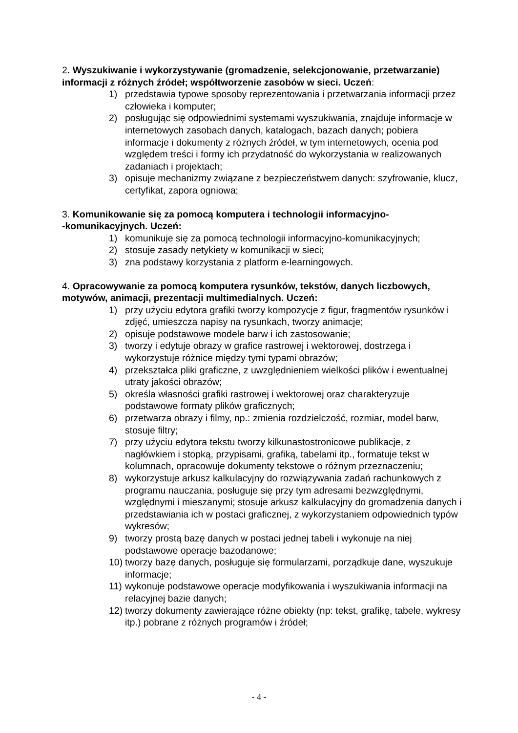2. Wyszukiwanie i wykorzystywanie (gromadzenie, selekcjonowanie, przetwarzanie) informacji z różnych źródeł; współtworzenie zasobów w sieci. Uczeń:
1) przedstawia typowe sposoby reprezentowania i przetwarzania informacji przez człowieka i komputer;
2) posługując się odpowiednimi systemami wyszukiwania, znajduje informacje w internetowych zasobach danych, katalogach, bazach danych; pobiera informacje i dokumenty z różnych źródeł, w tym internetowych, ocenia pod względem treści i formy ich przydatność do wykorzystania w realizowanych zadaniach i projektach;
3) opisuje mechanizmy związane z bezpieczeństwem danych: szyfrowanie, klucz, certyfikat, zapora ogniowa;
3. Komunikowanie się za pomocą komputera i technologii informacyjno-
-komunikacyjnych. Uczeń:
1) komunikuje się za pomocą technologii informacyjno-komunikacyjnych;
2) stosuje zasady netykiety w komunikacji w sieci;
3) zna podstawy korzystania z platform e-learningowych.
4. Opracowywanie za pomocą komputera rysunków, tekstów, danych liczbowych, motywów, animacji, prezentacji multimedialnych. Uczeń:
1) przy użyciu edytora grafiki tworzy kompozycje z figur, fragmentów rysunków i zdjęć, umieszcza napisy na rysunkach, tworzy animacje;
2) opisuje podstawowe modele barw i ich zastosowanie;
3) tworzy i edytuje obrazy w grafice rastrowej i wektorowej, dostrzega i wykorzystuje różnice między tymi typami obrazów;
4) przekształca pliki graficzne, z uwzględnieniem wielkości plików i ewentualnej utraty jakości obrazów;
5) określa własności grafiki rastrowej i wektorowej oraz charakteryzuje podstawowe formaty plików graficznych;
6) przetwarza obrazy i filmy, np.: zmienia rozdzielczość, rozmiar, model barw, stosuje filtry;
7) przy użyciu edytora tekstu tworzy kilkunastostronicowe publikacje, z nagłówkiem i stopką, przypisami, grafiką, tabelami itp., formatuje tekst w kolumnach, opracowuje dokumenty tekstowe o różnym przeznaczeniu;
8) wykorzystuje arkusz kalkulacyjny do rozwiązywania zadań rachunkowych z programu nauczania, posługuje się przy tym adresami bezwzględnymi, względnymi i mieszanymi; stosuje arkusz kalkulacyjny do gromadzenia danych i przedstawiania ich w postaci graficznej, z wykorzystaniem odpowiednich typów wykresów;
9) tworzy prostą bazę danych w postaci jednej tabeli i wykonuje na niej podstawowe operacje bazodanowe;
10) tworzy bazę danych, posługuje się formularzami, porządkuje dane, wyszukuje informacje;
11) wykonuje podstawowe operacje modyfikowania i wyszukiwania informacji na relacyjnej bazie danych;
12) tworzy dokumenty zawierające różne obiekty (np: tekst, grafikę, tabele, wykresy itp.) pobrane z różnych programów i źródeł;
- 4 -